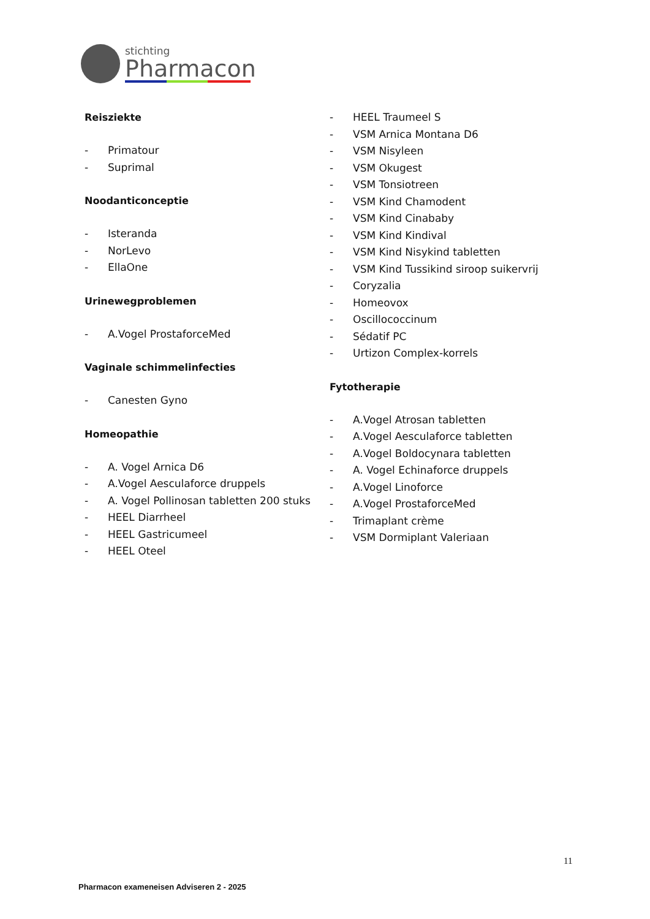stichting
Pharmacon
Reisziekte
- Primatour
- Suprimal
Noodanticonceptie
- Isteranda
- NorLevo
- EllaOne
Urinewegproblemen
- A.Vogel ProstaforceMed
Vaginale schimmelinfecties
- Canesten Gyno
Homeopathie
- A. Vogel Arnica D6
- A.Vogel Aesculaforce druppels
- A. Vogel Pollinosan tabletten 200 stuks
- HEEL Diarrheel
- HEEL Gastricumeel
- HEEL Oteel
- HEEL Traumeel S
- VSM Arnica Montana D6
- VSM Nisyleen
- VSM Okugest
- VSM Tonsiotreen
- VSM Kind Chamodent
- VSM Kind Cinababy
- VSM Kind Kindival
- VSM Kind Nisykind tabletten
- VSM Kind Tussikind siroop suikervrij
- Coryzalia
- Homeovox
- Oscillococcinum
- Sédatif PC
- Urtizon Complex-korrels
Fytotherapie
- A.Vogel Atrosan tabletten
- A.Vogel Aesculaforce tabletten
- A.Vogel Boldocynara tabletten
- A. Vogel Echinaforce druppels
- A.Vogel Linoforce
- A.Vogel ProstaforceMed
- Trimaplant crème
- VSM Dormiplant Valeriaan
11
Pharmacon exameneisen Adviseren 2 - 2025